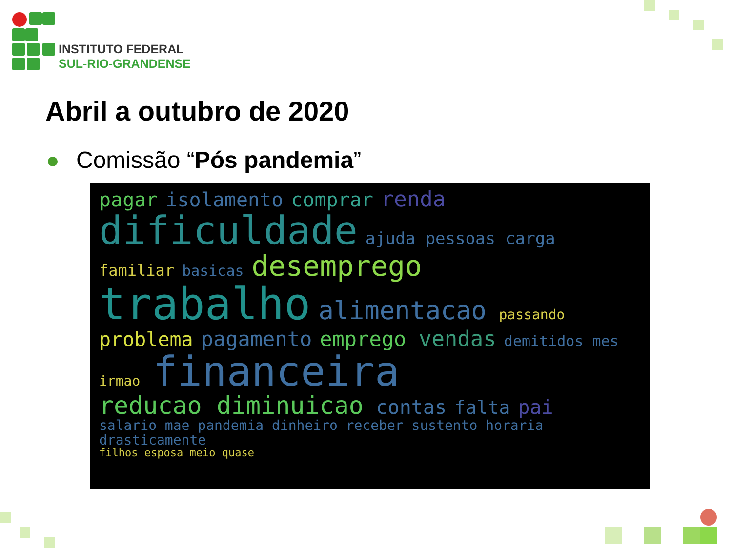INSTITUTO FEDERAL
SUL-RIO-GRANDENSE
Abril a outubro de 2020
Comissão “Pós pandemia”
pagar isolamento comprar renda dificuldade ajuda pessoas carga familiar basicas desemprego trabalho alimentacao passando problema pagamento emprego vendas demitidos mes irmao financeira reducao diminuicao contas falta pai salario mae pandemia dinheiro receber sustento horaria drasticamente filhos esposa meio quase